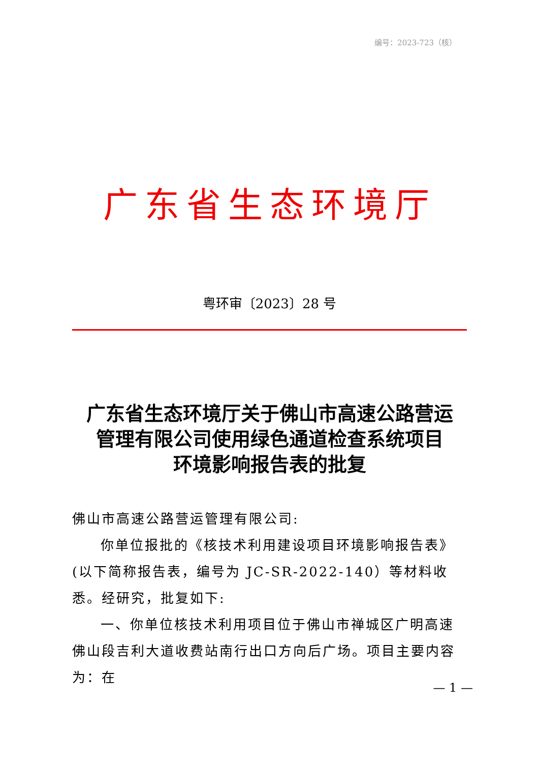编号：2023-723（核）
广东省生态环境厅
粤环审〔2023〕28 号
广东省生态环境厅关于佛山市高速公路营运
管理有限公司使用绿色通道检查系统项目
环境影响报告表的批复
佛山市高速公路营运管理有限公司:
你单位报批的《核技术利用建设项目环境影响报告表》(以下简称报告表，编号为 JC-SR-2022-140）等材料收悉。经研究，批复如下:
一、你单位核技术利用项目位于佛山市禅城区广明高速佛山段吉利大道收费站南行出口方向后广场。项目主要内容为：在
— 1 —